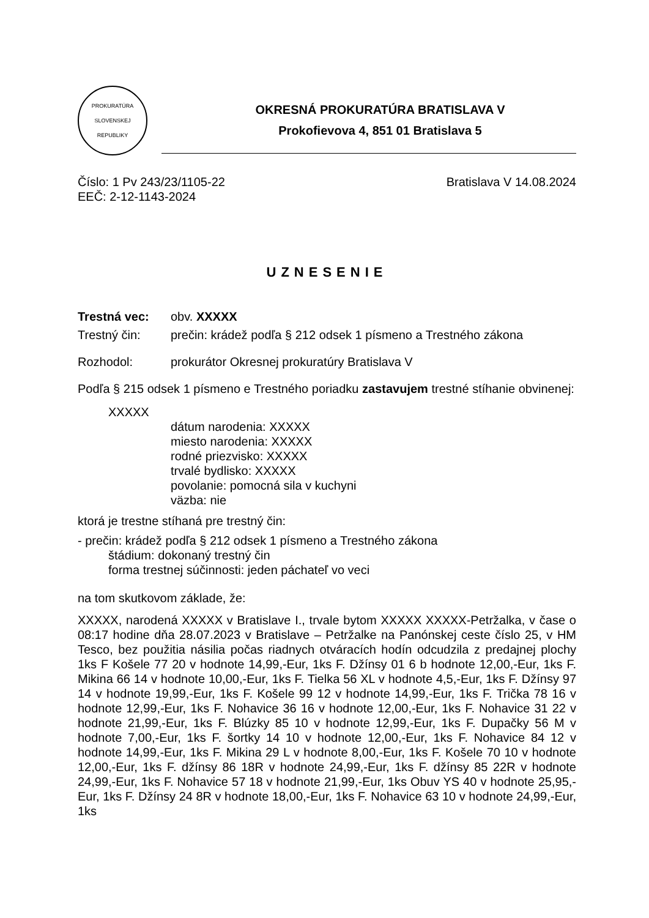PROKURATÚRA
SLOVENSKEJ REPUBLIKY
OKRESNÁ PROKURATÚRA BRATISLAVA V
Prokofievova 4, 851 01 Bratislava 5
Číslo: 1 Pv 243/23/1105-22 Bratislava V 14.08.2024
EEČ: 2-12-1143-2024
UZNESENIE
Trestná vec: obv. XXXXX
Trestný čin: prečin: krádež podľa § 212 odsek 1 písmeno a Trestného zákona
Rozhodol: prokurátor Okresnej prokuratúry Bratislava V
Podľa § 215 odsek 1 písmeno e Trestného poriadku zastavujem trestné stíhanie obvinenej:
XXXXX
dátum narodenia: XXXXX
miesto narodenia: XXXXX
rodné priezvisko: XXXXX
trvalé bydlisko: XXXXX
povolanie: pomocná sila v kuchyni
väzba: nie
ktorá je trestne stíhaná pre trestný čin:
- prečin: krádež podľa § 212 odsek 1 písmeno a Trestného zákona
štádium: dokonaný trestný čin
forma trestnej súčinnosti: jeden páchateľ vo veci
na tom skutkovom základe, že:
XXXXX, narodená XXXXX v Bratislave I., trvale bytom XXXXX XXXXX-Petržalka, v čase o 08:17 hodine dňa 28.07.2023 v Bratislave – Petržalke na Panónskej ceste číslo 25, v HM Tesco, bez použitia násilia počas riadnych otváracích hodín odcudzila z predajnej plochy 1ks F Košele 77 20 v hodnote 14,99,-Eur, 1ks F. Džínsy 01 6 b hodnote 12,00,-Eur, 1ks F. Mikina 66 14 v hodnote 10,00,-Eur, 1ks F. Tielka 56 XL v hodnote 4,5,-Eur, 1ks F. Džínsy 97 14 v hodnote 19,99,-Eur, 1ks F. Košele 99 12 v hodnote 14,99,-Eur, 1ks F. Trička 78 16 v hodnote 12,99,-Eur, 1ks F. Nohavice 36 16 v hodnote 12,00,-Eur, 1ks F. Nohavice 31 22 v hodnote 21,99,-Eur, 1ks F. Blúzky 85 10 v hodnote 12,99,-Eur, 1ks F. Dupačky 56 M v hodnote 7,00,-Eur, 1ks F. šortky 14 10 v hodnote 12,00,-Eur, 1ks F. Nohavice 84 12 v hodnote 14,99,-Eur, 1ks F. Mikina 29 L v hodnote 8,00,-Eur, 1ks F. Košele 70 10 v hodnote 12,00,-Eur, 1ks F. džínsy 86 18R v hodnote 24,99,-Eur, 1ks F. džínsy 85 22R v hodnote 24,99,-Eur, 1ks F. Nohavice 57 18 v hodnote 21,99,-Eur, 1ks Obuv YS 40 v hodnote 25,95,-Eur, 1ks F. Džínsy 24 8R v hodnote 18,00,-Eur, 1ks F. Nohavice 63 10 v hodnote 24,99,-Eur, 1ks